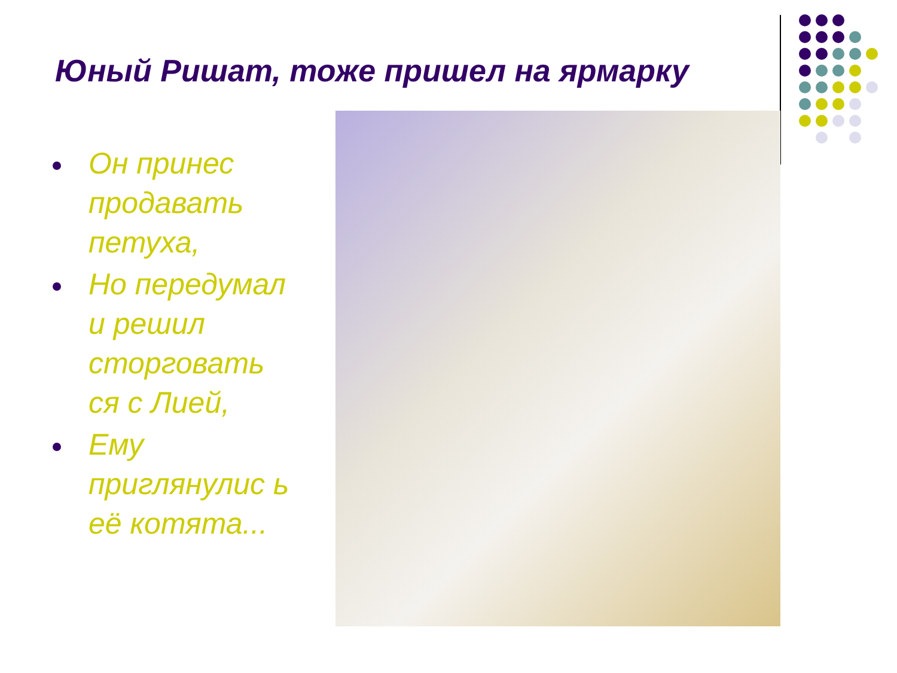Юный Ришат, тоже пришел на ярмарку
Он принес продавать петуха,
Но передумал и решил сторговать ся с Лией,
Ему приглянулис ь её котята...